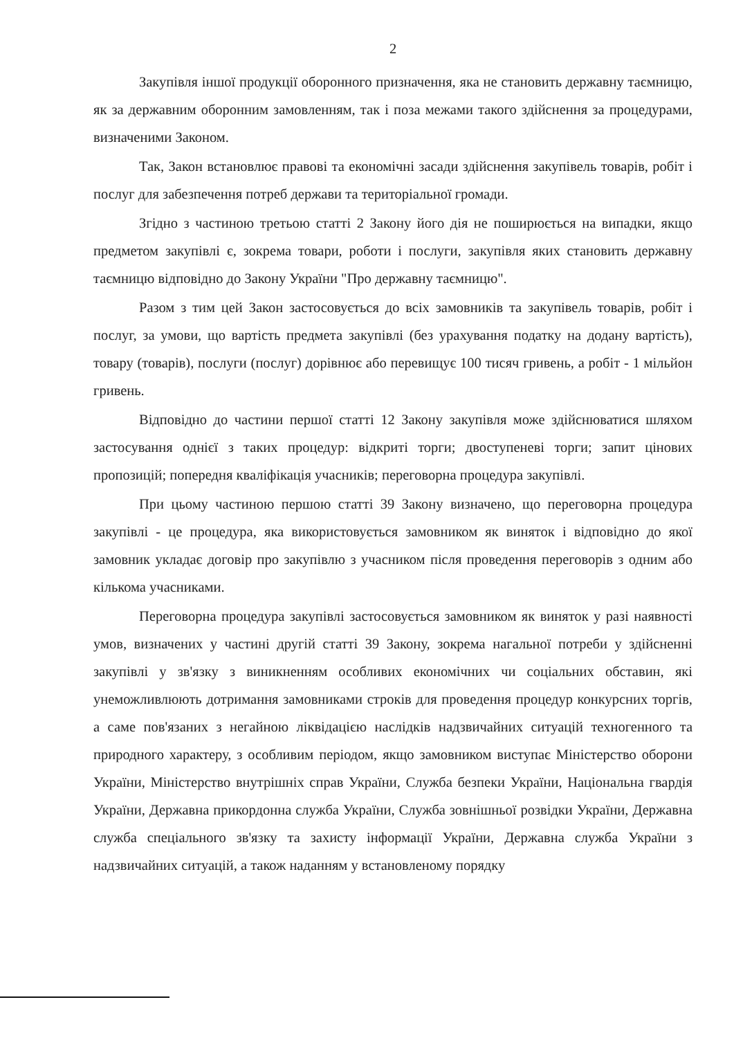2
Закупівля іншої продукції оборонного призначення, яка не становить державну таємницю, як за державним оборонним замовленням, так і поза межами такого здійснення за процедурами, визначеними Законом.
Так, Закон встановлює правові та економічні засади здійснення закупівель товарів, робіт і послуг для забезпечення потреб держави та територіальної громади.
Згідно з частиною третьою статті 2 Закону його дія не поширюється на випадки, якщо предметом закупівлі є, зокрема товари, роботи і послуги, закупівля яких становить державну таємницю відповідно до Закону України "Про державну таємницю".
Разом з тим цей Закон застосовується до всіх замовників та закупівель товарів, робіт і послуг, за умови, що вартість предмета закупівлі (без урахування податку на додану вартість), товару (товарів), послуги (послуг) дорівнює або перевищує 100 тисяч гривень, а робіт - 1 мільйон гривень.
Відповідно до частини першої статті 12 Закону закупівля може здійснюватися шляхом застосування однієї з таких процедур: відкриті торги; двоступеневі торги; запит цінових пропозицій; попередня кваліфікація учасників; переговорна процедура закупівлі.
При цьому частиною першою статті 39 Закону визначено, що переговорна процедура закупівлі - це процедура, яка використовується замовником як виняток і відповідно до якої замовник укладає договір про закупівлю з учасником після проведення переговорів з одним або кількома учасниками.
Переговорна процедура закупівлі застосовується замовником як виняток у разі наявності умов, визначених у частині другій статті 39 Закону, зокрема нагальної потреби у здійсненні закупівлі у зв'язку з виникненням особливих економічних чи соціальних обставин, які унеможливлюють дотримання замовниками строків для проведення процедур конкурсних торгів, а саме пов'язаних з негайною ліквідацією наслідків надзвичайних ситуацій техногенного та природного характеру, з особливим періодом, якщо замовником виступає Міністерство оборони України, Міністерство внутрішніх справ України, Служба безпеки України, Національна гвардія України, Державна прикордонна служба України, Служба зовнішньої розвідки України, Державна служба спеціального зв'язку та захисту інформації України, Державна служба України з надзвичайних ситуацій, а також наданням у встановленому порядку